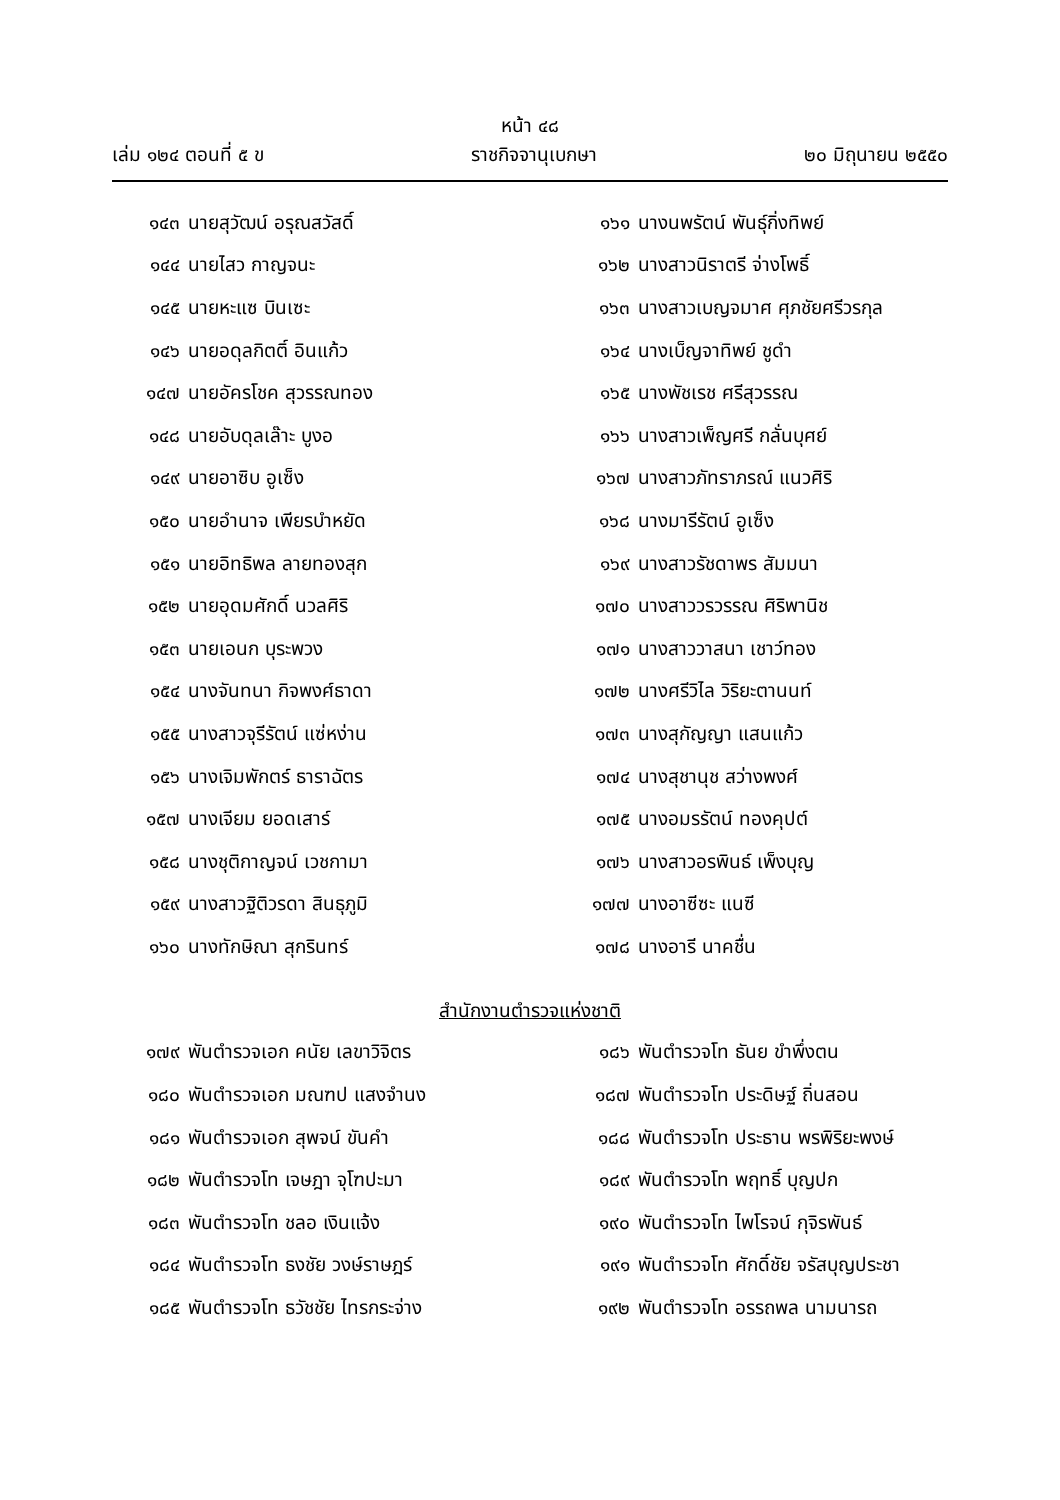หน้า ๔๘
เล่ม ๑๒๔ ตอนที่ ๕ ข ราชกิจจานุเบกษา ๒๐ มิถุนายน ๒๕๕๐
๑๔๓ นายสุวัฒน์ อรุณสวัสดิ์
๑๔๔ นายไสว กาญจนะ
๑๔๕ นายหะแซ บินเซะ
๑๔๖ นายอดุลกิตติ์ อินแก้ว
๑๔๗ นายอัครโชค สุวรรณทอง
๑๔๘ นายอับดุลเล๊าะ บูงอ
๑๔๙ นายอาซิบ อูเซ็ง
๑๕๐ นายอำนาจ เพียรบำหยัด
๑๕๑ นายอิทธิพล ลายทองสุก
๑๕๒ นายอุดมศักดิ์ นวลศิริ
๑๕๓ นายเอนก บุระพวง
๑๕๔ นางจันทนา กิจพงศ์ธาดา
๑๕๕ นางสาวจุรีรัตน์ แซ่หง่าน
๑๕๖ นางเจิมพักตร์ ธาราฉัตร
๑๕๗ นางเจียม ยอดเสาร์
๑๕๘ นางชุติกาญจน์ เวชกามา
๑๕๙ นางสาวฐิติวรดา สินธุภูมิ
๑๖๐ นางทักษิณา สุกรินทร์
๑๖๑ นางนพรัตน์ พันธุ์กิ่งทิพย์
๑๖๒ นางสาวนิราตรี จ่างโพธิ์
๑๖๓ นางสาวเบญจมาศ ศุภชัยศรีวรกุล
๑๖๔ นางเบ็ญจาทิพย์ ชูดำ
๑๖๕ นางพัชเรช ศรีสุวรรณ
๑๖๖ นางสาวเพ็ญศรี กลั่นบุศย์
๑๖๗ นางสาวภัทราภรณ์ แนวศิริ
๑๖๘ นางมารีรัตน์ อูเซ็ง
๑๖๙ นางสาวรัชดาพร สัมมนา
๑๗๐ นางสาววรวรรณ ศิริพานิช
๑๗๑ นางสาววาสนา เชาว์ทอง
๑๗๒ นางศรีวิไล วิริยะตานนท์
๑๗๓ นางสุกัญญา แสนแก้ว
๑๗๔ นางสุชานุช สว่างพงศ์
๑๗๕ นางอมรรัตน์ ทองคุปต์
๑๗๖ นางสาวอรพินธ์ เพ็งบุญ
๑๗๗ นางอาซีซะ แนซี
๑๗๘ นางอารี นาคชื่น
สำนักงานตำรวจแห่งชาติ
๑๗๙ พันตำรวจเอก คนัย เลขาวิจิตร
๑๘๐ พันตำรวจเอก มณฑป แสงจำนง
๑๘๑ พันตำรวจเอก สุพจน์ ขันคำ
๑๘๒ พันตำรวจโท เจษฎา จุโฑปะมา
๑๘๓ พันตำรวจโท ชลอ เงินแจ้ง
๑๘๔ พันตำรวจโท ธงชัย วงษ์ราษฎร์
๑๘๕ พันตำรวจโท ธวัชชัย ไทรกระจ่าง
๑๘๖ พันตำรวจโท ธันย ขำพึ่งตน
๑๘๗ พันตำรวจโท ประดิษฐ์ ถิ่นสอน
๑๘๘ พันตำรวจโท ประธาน พรพิริยะพงษ์
๑๘๙ พันตำรวจโท พฤทธิ์ บุญปก
๑๙๐ พันตำรวจโท ไพโรจน์ กุจิรพันธ์
๑๙๑ พันตำรวจโท ศักดิ์ชัย จรัสบุญประชา
๑๙๒ พันตำรวจโท อรรถพล นามนารถ